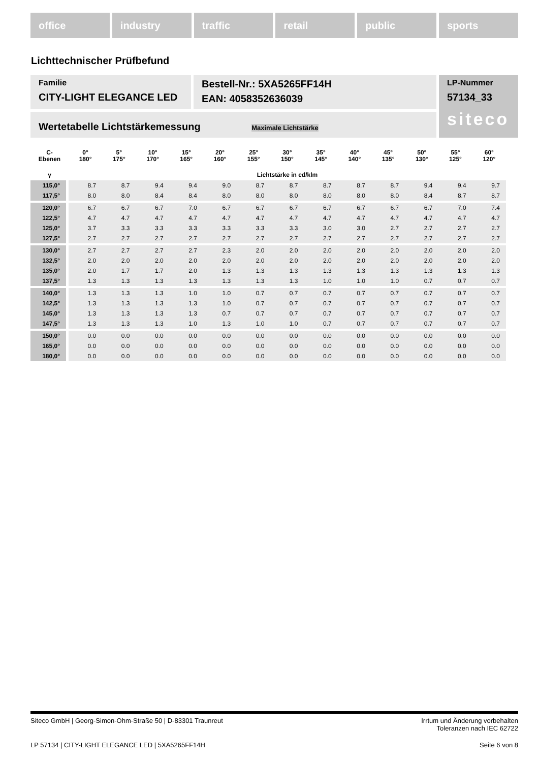office industry traffic retail public sports
Lichttechnischer Prüfbefund
Familie
CITY-LIGHT ELEGANCE LED
Bestell-Nr.: 5XA5265FF14H
EAN: 4058352636039
LP-Nummer
57134_33
Wertetabelle Lichtstärkemessung Maximale Lichtstärke
siteco
| C- Ebenen | 0° 180° | 5° 175° | 10° 170° | 15° 165° | 20° 160° | 25° 155° | 30° 150° | 35° 145° | 40° 140° | 45° 135° | 50° 130° | 55° 125° | 60° 120° |
| --- | --- | --- | --- | --- | --- | --- | --- | --- | --- | --- | --- | --- | --- |
| γ | Lichtstärke in cd/klm | | | | | | | | | | | | |
| 115,0° | 8.7 | 8.7 | 9.4 | 9.4 | 9.0 | 8.7 | 8.7 | 8.7 | 8.7 | 8.7 | 9.4 | 9.4 | 9.7 |
| 117,5° | 8.0 | 8.0 | 8.4 | 8.4 | 8.0 | 8.0 | 8.0 | 8.0 | 8.0 | 8.0 | 8.4 | 8.7 | 8.7 |
| 120,0° | 6.7 | 6.7 | 6.7 | 7.0 | 6.7 | 6.7 | 6.7 | 6.7 | 6.7 | 6.7 | 6.7 | 7.0 | 7.4 |
| 122,5° | 4.7 | 4.7 | 4.7 | 4.7 | 4.7 | 4.7 | 4.7 | 4.7 | 4.7 | 4.7 | 4.7 | 4.7 | 4.7 |
| 125,0° | 3.7 | 3.3 | 3.3 | 3.3 | 3.3 | 3.3 | 3.3 | 3.0 | 3.0 | 2.7 | 2.7 | 2.7 | 2.7 |
| 127,5° | 2.7 | 2.7 | 2.7 | 2.7 | 2.7 | 2.7 | 2.7 | 2.7 | 2.7 | 2.7 | 2.7 | 2.7 | 2.7 |
| 130,0° | 2.7 | 2.7 | 2.7 | 2.7 | 2.3 | 2.0 | 2.0 | 2.0 | 2.0 | 2.0 | 2.0 | 2.0 | 2.0 |
| 132,5° | 2.0 | 2.0 | 2.0 | 2.0 | 2.0 | 2.0 | 2.0 | 2.0 | 2.0 | 2.0 | 2.0 | 2.0 | 2.0 |
| 135,0° | 2.0 | 1.7 | 1.7 | 2.0 | 1.3 | 1.3 | 1.3 | 1.3 | 1.3 | 1.3 | 1.3 | 1.3 | 1.3 |
| 137,5° | 1.3 | 1.3 | 1.3 | 1.3 | 1.3 | 1.3 | 1.3 | 1.0 | 1.0 | 1.0 | 0.7 | 0.7 | 0.7 |
| 140,0° | 1.3 | 1.3 | 1.3 | 1.0 | 1.0 | 0.7 | 0.7 | 0.7 | 0.7 | 0.7 | 0.7 | 0.7 | 0.7 |
| 142,5° | 1.3 | 1.3 | 1.3 | 1.3 | 1.0 | 0.7 | 0.7 | 0.7 | 0.7 | 0.7 | 0.7 | 0.7 | 0.7 |
| 145,0° | 1.3 | 1.3 | 1.3 | 1.3 | 0.7 | 0.7 | 0.7 | 0.7 | 0.7 | 0.7 | 0.7 | 0.7 | 0.7 |
| 147,5° | 1.3 | 1.3 | 1.3 | 1.0 | 1.3 | 1.0 | 1.0 | 0.7 | 0.7 | 0.7 | 0.7 | 0.7 | 0.7 |
| 150,0° | 0.0 | 0.0 | 0.0 | 0.0 | 0.0 | 0.0 | 0.0 | 0.0 | 0.0 | 0.0 | 0.0 | 0.0 | 0.0 |
| 165,0° | 0.0 | 0.0 | 0.0 | 0.0 | 0.0 | 0.0 | 0.0 | 0.0 | 0.0 | 0.0 | 0.0 | 0.0 | 0.0 |
| 180,0° | 0.0 | 0.0 | 0.0 | 0.0 | 0.0 | 0.0 | 0.0 | 0.0 | 0.0 | 0.0 | 0.0 | 0.0 | 0.0 |
Siteco GmbH | Georg-Simon-Ohm-Straße 50 | D-83301 Traunreut
Irrtum und Änderung vorbehalten
Toleranzen nach IEC 62722
LP 57134 | CITY-LIGHT ELEGANCE LED | 5XA5265FF14H
Seite 6 von 8